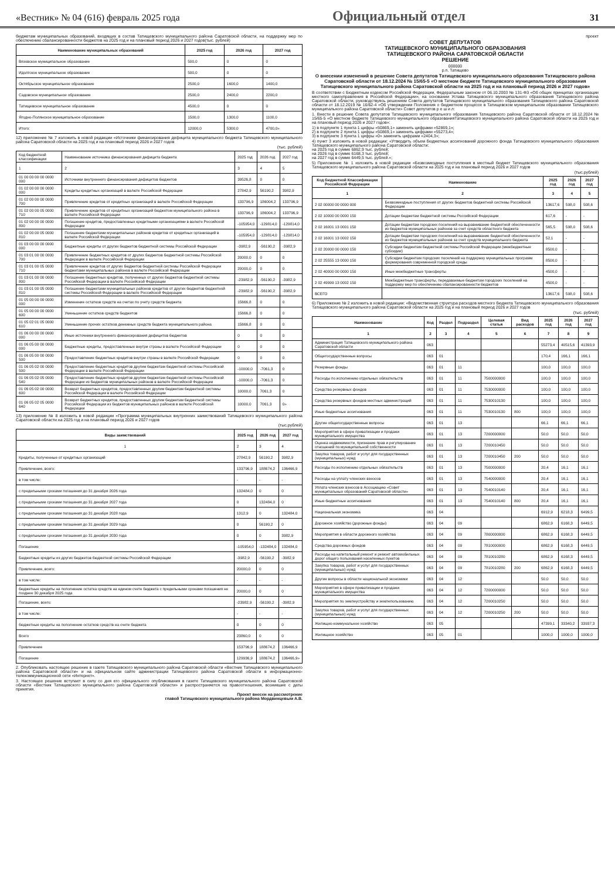«Вестник» № 04 (616) февраль 2025 года Официальный отдел 31
бюджетам муниципальных образований, входящих в состав Татищевского муниципального района Саратовской области, на поддержку мер по обеспечению сбалансированности бюджетов на 2025 год и на плановый период 2026 и 2027 годов(тыс. рублей)
| Наименование муниципальных образований | 2025 год | 2026 год | 2027 год |
| --- | --- | --- | --- |
| Вязовское муниципальное образование | 500,0 | 0 | 0 |
| Идолгское муниципальное образование | 500,0 | 0 | 0 |
| Октябрьское муниципальное образование | 2500,0 | 1600,0 | 1400,0 |
| Садовское муниципальное образование | 2500,0 | 2400,0 | 2200,0 |
| Татищевское муниципальное образование | 4500,0 | 0 | 0 |
| Ягодно-Полянское муниципальное образование | 1500,0 | 1300,0 | 1100,0 |
| Итого: | 12000,0 | 5300,0 | 4700,0» |
12) приложение № 7 изложить в новой редакции «Источники финансирования дефицита муниципального бюджета Татищевского муниципального района Саратовской области на 2025 год и на плановый период 2026 и 2027 годов
(тыс. рублей)
| Код бюджетной классификации | Наименование источника финансирования дефицита бюджета | 2025 год | 2026 год | 2027 год |
| 1 | 2 | 3 | 4 | 5 |
| 01 00 00 00 00 0000 000 | Источники внутреннего финансирования дефицитов бюджетов | 39526,8 | 0 | 0 |
| 01 02 00 00 00 0000 000 | Кредиты кредитных организаций в валюте Российской Федерации | 27842,9 | 56190,2 | 3982,9 |
| 01 02 00 00 00 0000 700 | Привлечение кредитов от кредитных организаций в валюте Российской Федерации | 133796,9 | 186004,2 | 133796,9 |
| 01 02 00 00 05 0000 710 | Привлечение кредитов от кредитных организаций бюджетом муниципального района в валюте Российской Федерации | 133796,9 | 186004,2 | 133796,9 |
| 01 02 00 00 00 0000 800 | Погашение кредитов, предоставленных кредитными организациями в валюте Российской Федерации | -105954,0 | -129814,0 | -129814,0 |
| 01 02 00 00 05 0000 810 | Погашение бюджетами муниципальных районов кредитов от кредитных организаций в валюте Российской Федерации | -105954,0 | -129814,0 | -129814,0 |
| 01 03 00 00 00 0000 000 | Бюджетные кредиты от других бюджетов бюджетной системы Российской Федерации | -3982,9 | -56190,2 | -3982,9 |
| 01 03 01 00 00 0000 700 | Привлечение бюджетных кредитов от других бюджетов бюджетной системы Российской Федерации в валюте Российской Федерации | 20000,0 | 0 | 0 |
| 01 03 01 00 05 0000 710 | Привлечение кредитов от других бюджетов бюджетной системы Российской Федерации бюджетами муниципальных районов в валюте Российской Федерации | 20000,0 | 0 | 0 |
| 01 03 01 00 00 0000 800 | Погашение бюджетных кредитов, полученных от других бюджетов бюджетной системы Российской Федерации в валюте Российской Федерации | -23982,9 | -56190,2 | -3982,9 |
| 01 03 01 00 05 0000 810 | Погашение бюджетами муниципальных районов кредитов от других бюджетов бюджетной системы Российской Федерации в валюте Российской Федерации | -23982,9 | -56190,2 | -3982,9 |
| 01 05 00 00 00 0000 000 | Изменение остатков средств на счетах по учету средств бюджета | 15666,8 | 0 | 0 |
| 01 05 00 00 00 0000 600 | Уменьшение остатков средств бюджетов | 15666,8 | 0 | 0 |
| 01 05 02 01 05 0000 610 | Уменьшение прочих остатков денежных средств бюджета муниципального района | 15666,8 | 0 | 0 |
| 01 06 00 00 00 0000 000 | Иные источники внутреннего финансирования дефицитов бюджетов | 0 | 0 | 0 |
| 01 06 05 00 00 0000 000 | Бюджетные кредиты, предоставленные внутри страны в валюте Российской Федерации | 0 | 0 | 0 |
| 01 06 05 00 00 0000 500 | Предоставление бюджетных кредитов внутри страны в валюте Российской Федерации | 0 | 0 | 0 |
| 01 06 05 02 00 0000 500 | Предоставление бюджетных кредитов другим бюджетам бюджетной системы Российской Федерации в валюте Российской Федерации | -10000,0 | -7061,3 | 0 |
| 01 06 05 02 05 0000 540 | Предоставление бюджетных кредитов другим бюджетам бюджетной системы Российской Федерации из бюджетов муниципальных районов в валюте Российской Федерации | -10000,0 | -7061,3 | 0 |
| 01 06 05 02 00 0000 600 | Возврат бюджетных кредитов, предоставленных другим бюджетам бюджетной системы Российской Федерации в валюте Российской Федерации | 10000,0 | 7061,3 | 0 |
| 01 06 05 02 05 0000 640 | Возврат бюджетных кредитов, предоставленных другим бюджетам бюджетной системы Российской Федерации из бюджетов муниципальных районов в валюте Российской Федерации | 10000,0 | 7061,3 | 0» |
13) приложение № 8 изложить в новой редакции «Программа муниципальных внутренних заимствований Татищевского муниципального района Саратовской области на 2025 год и на плановый период 2026 и 2027 годов
(тыс.рублей)
| Виды заимствований | 2025 год | 2026 год | 2027 год |
| --- | --- | --- | --- |
| 1 | 2 | 3 | 4 |
| Кредиты, полученные от кредитных организаций | 27842,9 | 56190,2 | 3982,9 |
| Привлечение, всего: | 133796,9 | 188674,2 | 136466,9 |
| в том числе: | - | - | - |
| с предельными сроками погашения до 31 декабря 2026 года | 132484,0 | 0 | 0 |
| с предельными сроками погашения до 31 декабря 2027 года | 0 | 132484,0 | 0 |
| с предельными сроками погашения до 31 декабря 2028 года | 1312,9 | 0 | 132484,0 |
| с предельными сроками погашения до 31 декабря 2029 года | 0 | 56190,2 | 0 |
| с предельными сроками погашения до 31 декабря 2030 года | 0 | 0 | 3982,9 |
| Погашение | -105954,0 | -132484,0 | 132484,0 |
| Бюджетные кредиты из других бюджетов бюджетной системы Российской Федерации | -3982,9 | -56190,2 | -3982,9 |
| Привлечение, всего: | 20000,0 | 0 | 0 |
| в том числе: | - | - | - |
| бюджетные кредиты на пополнение остатка средств на едином счете бюджета с предельными сроками погашения не позднее 30 декабря 2025 года | 20000,0 | 0 | 0 |
| Погашение, всего: | -23982,9 | -56190,2 | -3982,9 |
| в том числе: | - | - | - |
| бюджетные кредиты на пополнение остатков средств на счете бюджета | 0 | 0 | 0 |
| Всего | 23860,0 | 0 | 0 |
| Привлечение | 153796,9 | 188674,2 | 136466,9 |
| Погашение | 129936,9 | 188674,2 | 136466,9» |
2. Опубликовать настоящее решение в газете Татищевского муниципального района Саратовской области «Вестник Татищевского муниципального района Саратовской области» и на официальном сайте администрации Татищевского района Саратовской области в информационно-телекоммуникационной сети «Интернет».
3. Настоящее решение вступает в силу со дня его официального опубликования в газете Татищевского муниципального района Саратовской области «Вестник Татищевского муниципального района Саратовской области» и распространяется на правоотношения, возникшие с даты принятия.
Проект внесен на рассмотрение
главой Татищевского муниципального района Мордвинцевым А.В.
проект
СОВЕТ ДЕПУТАТОВ
ТАТИЩЕВСКОГО МУНИЦИПАЛЬНОГО ОБРАЗОВАНИЯ
ТАТИЩЕВСКОГО РАЙОНА САРАТОВСКОЙ ОБЛАСТИ
РЕШЕНИЕ
000000
р.п. Татищево
О внесении изменений в решение Совета депутатов Татищевского муниципального образования Татищевского района Саратовской области от 18.12.2024 № 15/65-5 «О местном бюджете Татищевского муниципального образования Татищевского муниципального района Саратовской области на 2025 год и на плановый период 2026 и 2027 годов»
В соответствии с Бюджетным кодексом Российской Федерации, Федеральным законом от 06.10.2003 № 131-ФЗ «Об общих принципах организации местного самоуправления в Российской Федерации», на основании Устава Татищевского муниципального образования Татищевского района Саратовской области, руководствуясь решением Совета депутатов Татищевского муниципального образования Татищевского района Саратовской области от 18.12.2019 № 16/62-4 «Об утверждении Положения о бюджетном процессе в Татищевском муниципальном образовании Татищевского муниципального района Саратовской области» Совет депутатов р е ш и л:
1. Внести в решение Совета депутатов Татищевского муниципального образования Татищевского района Саратовской области от 18.12.2024 № 15/65-5 «О местном бюджете Татищевского муниципального образованияТатищевского муниципального района Саратовской области на 2025 год и на плановый период 2026 и 2027 годов»:
1) в подпункте 1 пункта 1 цифры «50869,1» заменить цифрами «52869,1»;
2) в подпункте 2 пункта 1 цифры «50869,1» заменить цифрами «55273,4»;
3) в подпункте 3 пункта 1 цифры «0» заменить цифрами «2404,3»;
4) пункт 3 изложить в новой редакции: «Утвердить объем бюджетных ассигнований дорожного фонда Татищевского муниципального образования Татищевского муниципального района Саратовской области:
на 2025 год в сумме 6862,9 тыс. рублей;
на 2026 год в сумме 6168,3 тыс. рублей;
на 2027 год в сумме 6449,5 тыс. рублей.»;
5) Приложение № 1 изложить в новой редакции «Безвозмездные поступления в местный бюджет Татищевского муниципального образования Татищевского муниципального района Саратовской области на 2025 год и на плановый период 2026 и 2027 годов
(тыс.рублей)
| Код бюджетной Классификации Российской Федерации | Наименование | 2025 год | 2026 год | 2027 год |
| --- | --- | --- | --- | --- |
| 1 | 2 | 3 | 4 | 5 |
| 2 02 00000 00 0000 000 | Безвозмездные поступления от других бюджетов бюджетной системы Российской Федерации | 13617,6 | 598,0 | 508,6 |
| 2 02 10000 00 0000 150 | Дотации бюджетам бюджетной системы Российской Федерации | 617,6 | - | - |
| 2 02 16001 13 0001 150 | Дотации бюджетам городских поселений на выравнивание бюджетной обеспеченности из бюджетов муниципальных районов за счет средств областного бюджета | 565,5 | 598,0 | 508,6 |
| 2 02 16001 13 0002 150 | Дотации бюджетам городских поселений на выравнивание бюджетной обеспеченности из бюджетов муниципальных районов за счет средств муниципального бюджета | 52,1 | - | - |
| 2 02 20000 00 0000 150 | Субсидии бюджетам бюджетной системы Российской Федерации (межбюджетные субсидии) | 8500,0 | - | - |
| 2 02 25555 13 0000 150 | Субсидии бюджетам городских поселений на поддержку муниципальных программ формирования современной городской среды | 8500,0 | - | - |
| 2 02 40000 00 0000 150 | Иные межбюджетные трансферты | 4500,0 | - | - |
| 2 02 49999 13 0002 150 | Межбюджетные трансферты, передаваемые бюджетам городских поселений на поддержку мер по обеспечению сбалансированности бюджетов | 4500,0 | - | - |
| ВСЕГО | | 13617,6 | 598,0 | 508,6 |
6) Приложение № 2 изложить в новой редакции: «Ведомственная структура расходов местного бюджета Татищевского муниципального образования Татищевского муниципального района Саратовской области на 2025 год и на плановый период 2026 и 2027 годов
(тыс. рублей)
| Наименование | Код | Раздел | Подраздел | Целевая статья | Вид расходов | 2025 год | 2026 год | 2027 год |
| --- | --- | --- | --- | --- | --- | --- | --- | --- |
| 1 | 2 | 3 | 4 | 5 | 6 | 7 | 8 | 9 |
| Администрация Татищевского муниципального района Саратовской области | 063 | | | | | 55273,4 | 40515,6 | 41393,9 |
| Общегосударственные вопросы | 063 | 01 | | | | 170,4 | 166,1 | 166,1 |
| Резервные фонды | 063 | 01 | 11 | | | 100,0 | 100,0 | 100,0 |
| Расходы по исполнению отдельных обязательств | 063 | 01 | 11 | 7500000000 | | 100,0 | 100,0 | 100,0 |
| Средства резервных фондов | 063 | 01 | 11 | 7530000000 | | 100,0 | 100,0 | 100,0 |
| Средства резервных фондов местных администраций | 063 | 01 | 11 | 7530010130 | | 100,0 | 100,0 | 100,0 |
| Иные бюджетные ассигнования | 063 | 01 | 11 | 7530010130 | 800 | 100,0 | 100,0 | 100,0 |
| Другие общегосударственные вопросы | 063 | 01 | 13 | | | 66,1 | 66,1 | 66,1 |
| Мероприятия в сфере приватизации и продажи муниципального имущества | 063 | 01 | 13 | 7200000000 | | 50,0 | 50,0 | 50,0 |
| Оценка недвижимости, признание прав и регулирование отношений по муниципальной собственности | 063 | 01 | 13 | 7200010450 | | 50,0 | 50,0 | 50,0 |
| Закупка товаров, работ и услуг для государственных (муниципальных) нужд | 063 | 01 | 13 | 7200010450 | 200 | 50,0 | 50,0 | 50,0 |
| Расходы по исполнению отдельных обязательств | 063 | 01 | 13 | 7500000000 | | 20,4 | 16,1 | 16,1 |
| Расходы на уплату членских взносов | 063 | 01 | 13 | 7540000000 | | 20,4 | 16,1 | 16,1 |
| Уплата членских взносов в Ассоциацию «Совет муниципальных образований Саратовской области» | 063 | 01 | 13 | 7540010140 | | 20,4 | 16,1 | 16,1 |
| Иные бюджетные ассигнования | 063 | 01 | 13 | 7540010140 | 800 | 20,4 | 16,1 | 16,1 |
| Национальная экономика | 063 | 04 | | | | 6912,9 | 6218,3 | 6499,5 |
| Дорожное хозяйство (дорожные фонды) | 063 | 04 | 09 | | | 6862,9 | 6168,3 | 6449,5 |
| Мероприятия в области дорожного хозяйства | 063 | 04 | 09 | 7800000000 | | 6862,9 | 6168,3 | 6449,5 |
| Средства дорожных фондов | 063 | 04 | 09 | 7810000000 | | 6862,9 | 6168,3 | 6449,5 |
| Расходы на капитальный ремонт и ремонт автомобильных дорог общего пользования населенных пунктов | 063 | 04 | 09 | 7810010280 | | 6862,9 | 6168,3 | 6449,5 |
| Закупка товаров, работ и услуг для государственных (муниципальных) нужд | 063 | 04 | 09 | 7810010280 | 200 | 6862,9 | 6168,3 | 6449,5 |
| Другие вопросы в области национальной экономики | 063 | 04 | 12 | | | 50,0 | 50,0 | 50,0 |
| Мероприятия в сфере приватизации и продажи муниципального имущества | 063 | 04 | 12 | 7200000000 | | 50,0 | 50,0 | 50,0 |
| Мероприятия по землеустройству и землепользованию | 063 | 04 | 12 | 7200010250 | | 50,0 | 50,0 | 50,0 |
| Закупка товаров, работ и услуг для государственных (муниципальных) нужд | 063 | 04 | 12 | 7200010250 | 200 | 50,0 | 50,0 | 50,0 |
| Жилищно-коммунальное хозяйство | 063 | 05 | | | | 47399,1 | 33340,2 | 33937,3 |
| Жилищное хозяйство | 063 | 05 | 01 | | | 1000,0 | 1000,0 | 1000,0 |